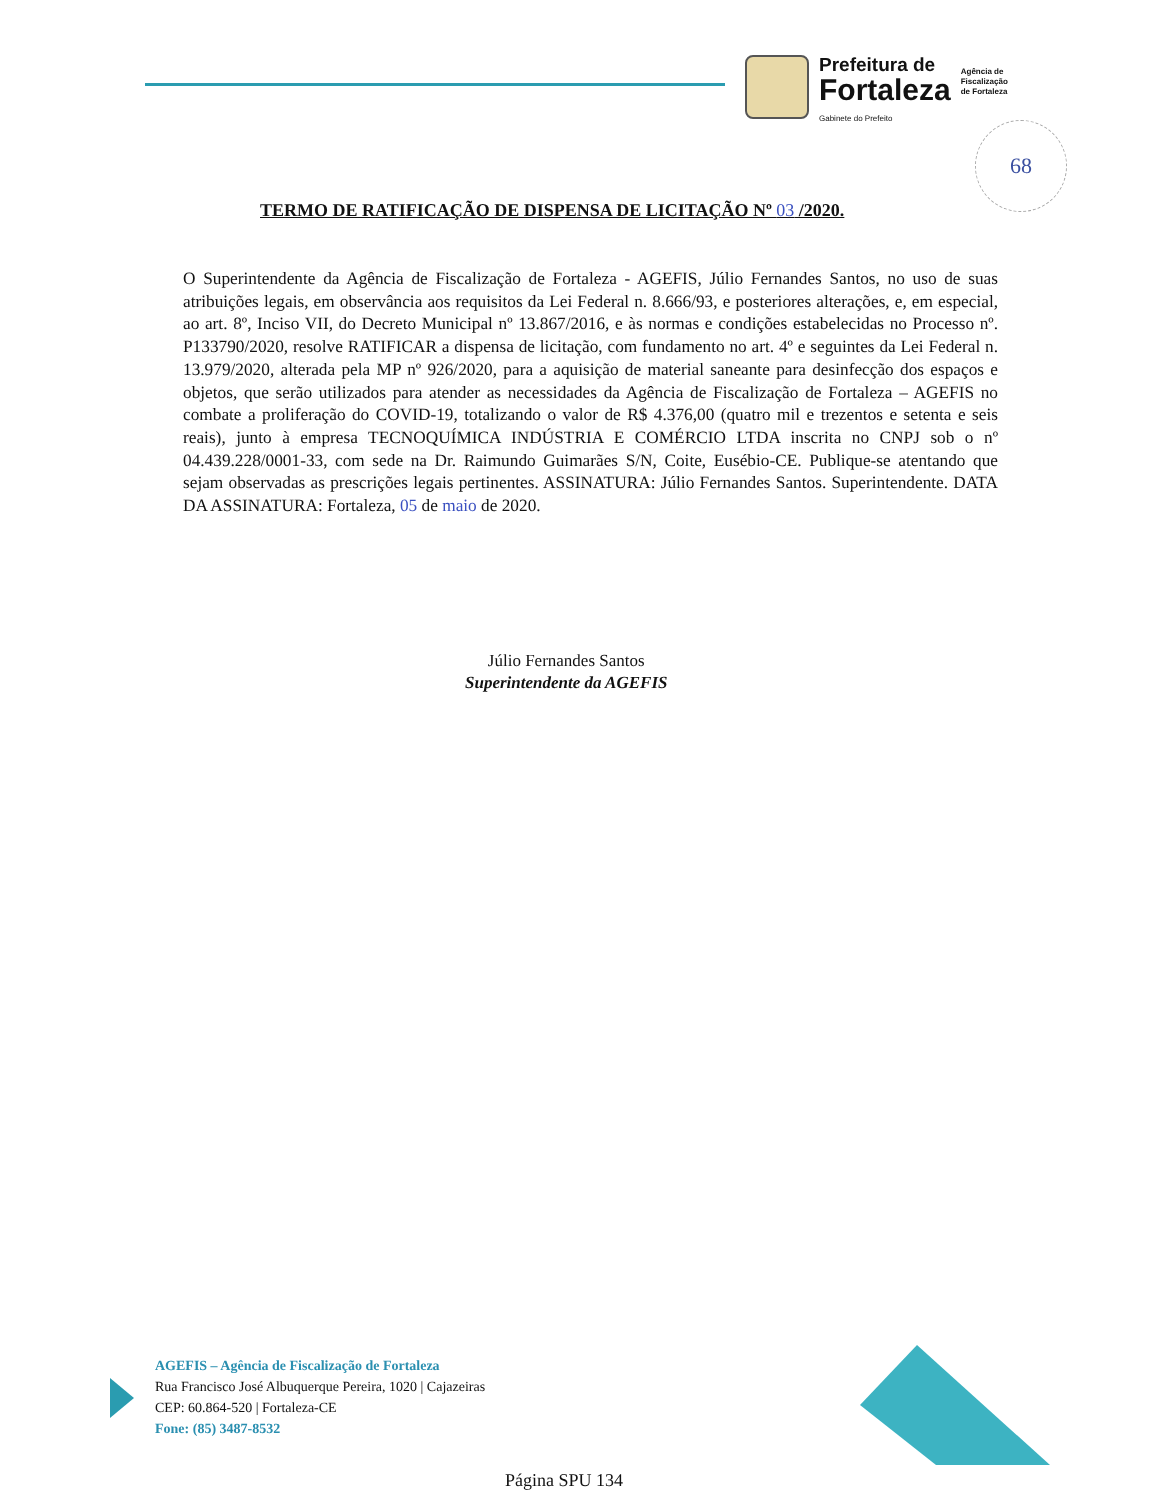Prefeitura de
Fortaleza
Gabinete do Prefeito
Agência de
Fiscalização
de Fortaleza
68
TERMO DE RATIFICAÇÃO DE DISPENSA DE LICITAÇÃO Nº 03 /2020.
O Superintendente da Agência de Fiscalização de Fortaleza - AGEFIS, Júlio Fernandes Santos, no uso de suas atribuições legais, em observância aos requisitos da Lei Federal n. 8.666/93, e posteriores alterações, e, em especial, ao art. 8º, Inciso VII, do Decreto Municipal nº 13.867/2016, e às normas e condições estabelecidas no Processo nº. P133790/2020, resolve RATIFICAR a dispensa de licitação, com fundamento no art. 4º e seguintes da Lei Federal n. 13.979/2020, alterada pela MP nº 926/2020, para a aquisição de material saneante para desinfecção dos espaços e objetos, que serão utilizados para atender as necessidades da Agência de Fiscalização de Fortaleza – AGEFIS no combate a proliferação do COVID-19, totalizando o valor de R$ 4.376,00 (quatro mil e trezentos e setenta e seis reais), junto à empresa TECNOQUÍMICA INDÚSTRIA E COMÉRCIO LTDA inscrita no CNPJ sob o nº 04.439.228/0001-33, com sede na Dr. Raimundo Guimarães S/N, Coite, Eusébio-CE. Publique-se atentando que sejam observadas as prescrições legais pertinentes. ASSINATURA: Júlio Fernandes Santos. Superintendente. DATA DA ASSINATURA: Fortaleza, 05 de maio de 2020.
Júlio Fernandes Santos
Superintendente da AGEFIS
AGEFIS – Agência de Fiscalização de Fortaleza
Rua Francisco José Albuquerque Pereira, 1020 | Cajazeiras
CEP: 60.864-520 | Fortaleza-CE
Fone: (85) 3487-8532
Página SPU 134